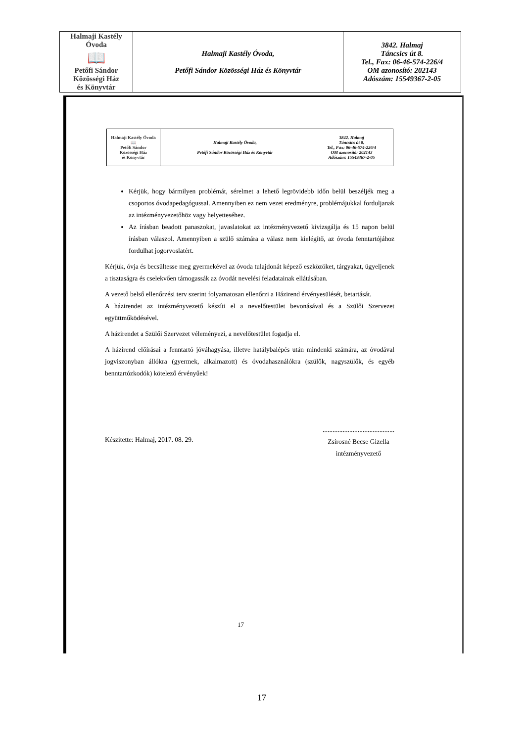| Halmaji Kastély Óvoda 📖 Petőfi Sándor Közösségi Ház és Könyvtár | Halmaji Kastély Óvoda, Petőfi Sándor Közösségi Ház és Könyvtár | 3842. Halmaj Táncsics út 8. Tel., Fax: 06-46-574-226/4 OM azonosító: 202143 Adószám: 15549367-2-05 |
| Halmaji Kastély Óvoda 📖 Petőfi Sándor Közösségi Ház és Könyvtár | Halmaji Kastély Óvoda, Petőfi Sándor Közösségi Ház és Könyvtár | 3842. Halmaj Táncsics út 8. Tel., Fax: 06-46-574-226/4 OM azonosító: 202143 Adószám: 15549367-2-05 |
Kérjük, hogy bármilyen problémát, sérelmet a lehető legrövidebb időn belül beszéljék meg a csoportos óvodapedagógussal. Amennyiben ez nem vezet eredményre, problémájukkal forduljanak az intézményvezetőhöz vagy helyetteséhez.
Az írásban beadott panaszokat, javaslatokat az intézményvezető kivizsgálja és 15 napon belül írásban válaszol. Amennyiben a szülő számára a válasz nem kielégítő, az óvoda fenntartójához fordulhat jogorvoslatért.
Kérjük, óvja és becsültesse meg gyermekével az óvoda tulajdonát képező eszközöket, tárgyakat, ügyeljenek a tisztaságra és cselekvően támogassák az óvodát nevelési feladatainak ellátásában.
A vezető belső ellenőrzési terv szerint folyamatosan ellenőrzi a Házirend érvényesülését, betartását.
A házirendet az intézményvezető készíti el a nevelőtestület bevonásával és a Szülői Szervezet együttműködésével.
A házirendet a Szülői Szervezet véleményezi, a nevelőtestület fogadja el.
A házirend előírásai a fenntartó jóváhagyása, illetve hatálybalépés után mindenki számára, az óvodával jogviszonyban állókra (gyermek, alkalmazott) és óvodahasználókra (szülők, nagyszülők, és egyéb benntartózkodók) kötelező érvényűek!
Készitette: Halmaj, 2017. 08. 29.
...........................................
Zsírosné Becse Gizella
intézményvezető
17
17